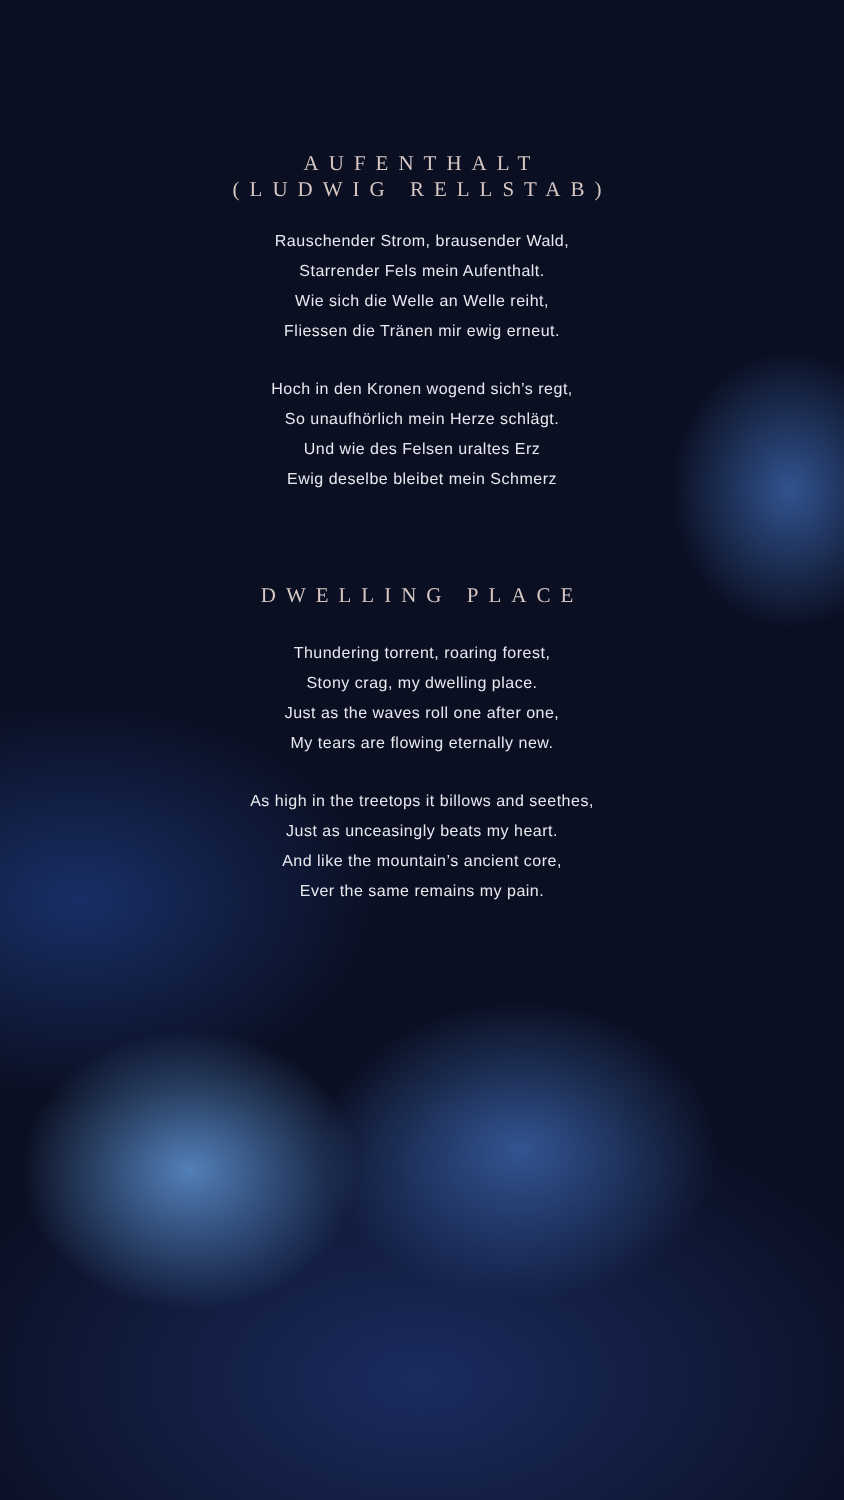AUFENTHALT
(LUDWIG RELLSTAB)
Rauschender Strom, brausender Wald,
Starrender Fels mein Aufenthalt.
Wie sich die Welle an Welle reiht,
Fliessen die Tränen mir ewig erneut.
Hoch in den Kronen wogend sich’s regt,
So unaufhörlich mein Herze schlägt.
Und wie des Felsen uraltes Erz
Ewig deselbe bleibet mein Schmerz
DWELLING PLACE
Thundering torrent, roaring forest,
Stony crag, my dwelling place.
Just as the waves roll one after one,
My tears are flowing eternally new.
As high in the treetops it billows and seethes,
Just as unceasingly beats my heart.
And like the mountain’s ancient core,
Ever the same remains my pain.